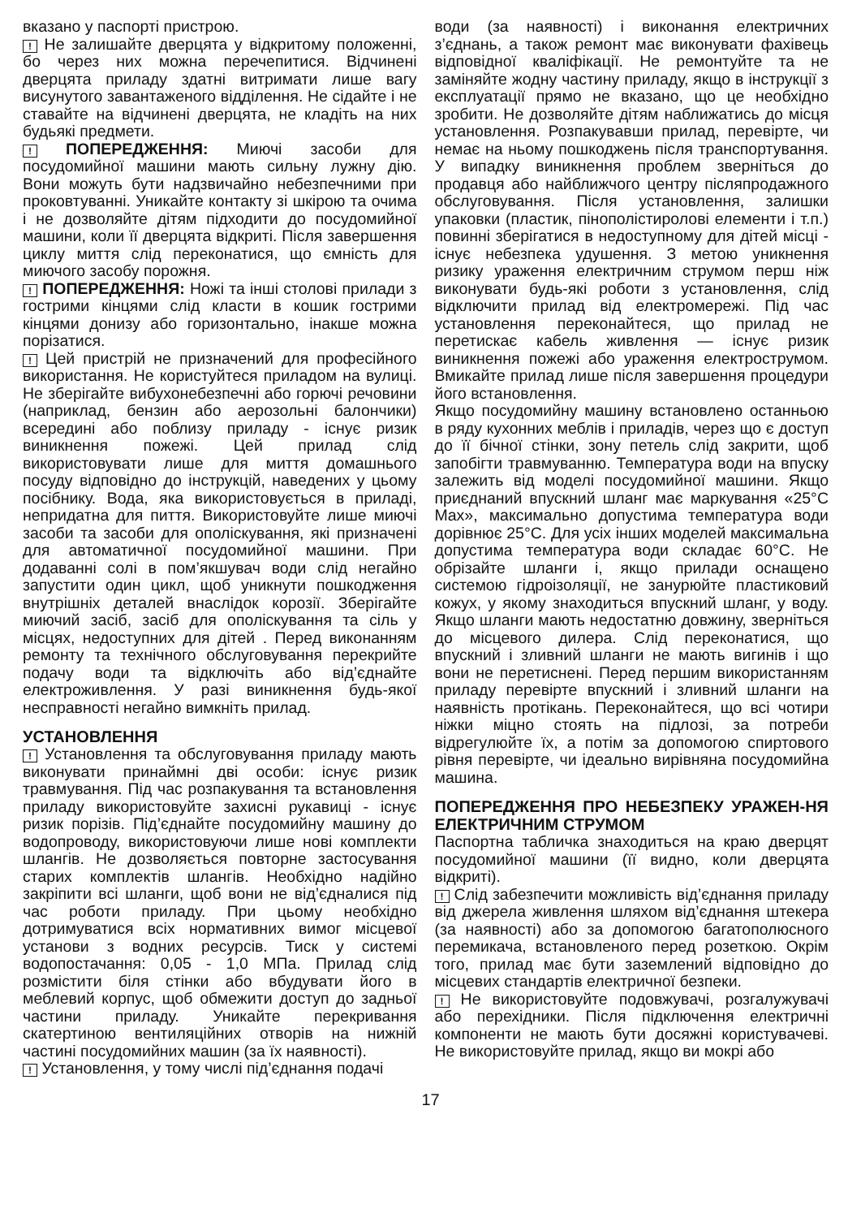вказано у паспорті пристрою.
! Не залишайте дверцята у відкритому положенні, бо через них можна перечепитися. Відчинені дверцята приладу здатні витримати лише вагу висунутого завантаженого відділення. Не сідайте і не ставайте на відчинені дверцята, не кладіть на них будьякі предмети.
! ПОПЕРЕДЖЕННЯ: Миючі засоби для посудомийної машини мають сильну лужну дію. Вони можуть бути надзвичайно небезпечними при проковтуванні. Уникайте контакту зі шкірою та очима і не дозволяйте дітям підходити до посудомийної машини, коли її дверцята відкриті. Після завершення циклу миття слід переконатися, що ємність для миючого засобу порожня.
! ПОПЕРЕДЖЕННЯ: Ножі та інші столові прилади з гострими кінцями слід класти в кошик гострими кінцями донизу або горизонтально, інакше можна порізатися.
! Цей пристрій не призначений для професійного використання. Не користуйтеся приладом на вулиці. Не зберігайте вибухонебезпечні або горючі речовини (наприклад, бензин або аерозольні балончики) всередині або поблизу приладу - існує ризик виникнення пожежі. Цей прилад слід використовувати лише для миття домашнього посуду відповідно до інструкцій, наведених у цьому посібнику. Вода, яка використовується в приладі, непридатна для пиття. Використовуйте лише миючі засоби та засоби для ополіскування, які призначені для автоматичної посудомийної машини. При додаванні солі в пом’якшувач води слід негайно запустити один цикл, щоб уникнути пошкодження внутрішніх деталей внаслідок корозії. Зберігайте миючий засіб, засіб для ополіскування та сіль у місцях, недоступних для дітей . Перед виконанням ремонту та технічного обслуговування перекрийте подачу води та відключіть або від’єднайте електроживлення. У разі виникнення будь-якої несправності негайно вимкніть прилад.
УСТАНОВЛЕННЯ
! Установлення та обслуговування приладу мають виконувати принаймні дві особи: існує ризик травмування. Під час розпакування та встановлення приладу використовуйте захисні рукавиці - існує ризик порізів. Під’єднайте посудомийну машину до водопроводу, використовуючи лише нові комплекти шлангів. Не дозволяється повторне застосування старих комплектів шлангів. Необхідно надійно закріпити всі шланги, щоб вони не від’єдналися під час роботи приладу. При цьому необхідно дотримуватися всіх нормативних вимог місцевої установи з водних ресурсів. Тиск у системі водопостачання: 0,05 - 1,0 МПа. Прилад слід розмістити біля стінки або вбудувати його в меблевий корпус, щоб обмежити доступ до задньої частини приладу. Уникайте перекривання скатертиною вентиляційних отворів на нижній частині посудомийних машин (за їх наявності).
! Установлення, у тому числі під’єднання подачі
води (за наявності) і виконання електричних з’єднань, а також ремонт має виконувати фахівець відповідної кваліфікації. Не ремонтуйте та не заміняйте жодну частину приладу, якщо в інструкції з експлуатації прямо не вказано, що це необхідно зробити. Не дозволяйте дітям наближатись до місця установлення. Розпакувавши прилад, перевірте, чи немає на ньому пошкоджень після транспортування. У випадку виникнення проблем зверніться до продавця або найближчого центру післяпродажного обслуговування. Після установлення, залишки упаковки (пластик, пінополістиролові елементи і т.п.) повинні зберігатися в недоступному для дітей місці - існує небезпека удушення. З метою уникнення ризику ураження електричним струмом перш ніж виконувати будь-які роботи з установлення, слід відключити прилад від електромережі. Під час установлення переконайтеся, що прилад не перетискає кабель живлення — існує ризик виникнення пожежі або ураження електрострумом. Вмикайте прилад лише після завершення процедури його встановлення.
Якщо посудомийну машину встановлено останньою в ряду кухонних меблів і приладів, через що є доступ до її бічної стінки, зону петель слід закрити, щоб запобігти травмуванню. Температура води на впуску залежить від моделі посудомийної машини. Якщо приєднаний впускний шланг має маркування «25°C Max», максимально допустима температура води дорівнює 25°C. Для усіх інших моделей максимальна допустима температура води складає 60°C. Не обрізайте шланги і, якщо прилади оснащено системою гідроізоляції, не занурюйте пластиковий кожух, у якому знаходиться впускний шланг, у воду. Якщо шланги мають недостатню довжину, зверніться до місцевого дилера. Слід переконатися, що впускний і зливний шланги не мають вигинів і що вони не перетиснені. Перед першим використанням приладу перевірте впускний і зливний шланги на наявність протікань. Переконайтеся, що всі чотири ніжки міцно стоять на підлозі, за потреби відрегулюйте їх, а потім за допомогою спиртового рівня перевірте, чи ідеально вирівняна посудомийна машина.
ПОПЕРЕДЖЕННЯ ПРО НЕБЕЗПЕКУ УРАЖЕН-НЯ ЕЛЕКТРИЧНИМ СТРУМОМ
Паспортна табличка знаходиться на краю дверцят посудомийної машини (її видно, коли дверцята відкриті).
! Слід забезпечити можливість від’єднання приладу від джерела живлення шляхом від’єднання штекера (за наявності) або за допомогою багатополюсного перемикача, встановленого перед розеткою. Окрім того, прилад має бути заземлений відповідно до місцевих стандартів електричної безпеки.
! Не використовуйте подовжувачі, розгалужувачі або перехідники. Після підключення електричні компоненти не мають бути досяжні користувачеві. Не використовуйте прилад, якщо ви мокрі або
17